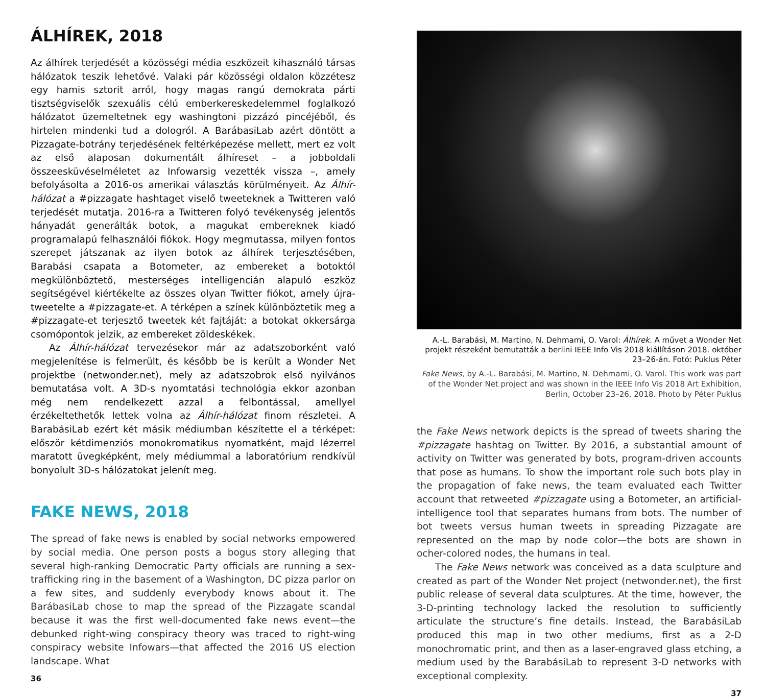ÁLHÍREK, 2018
Az álhírek terjedését a közösségi média eszközeit kihasználó társas hálózatok teszik lehetővé. Valaki pár közösségi oldalon közzétesz egy hamis sztorit arról, hogy magas rangú demokrata párti tisztségviselők szexuális célú emberkereskedelemmel foglalkozó hálózatot üzemeltetnek egy washingtoni pizzázó pincéjéből, és hirtelen mindenki tud a dologról. A BarábasiLab azért döntött a Pizzagate-botrány terjedésének feltérképezése mellett, mert ez volt az első alaposan dokumentált álhíreset – a jobboldali összeesküvéselméletet az Infowarsig vezették vissza –, amely befolyásolta a 2016-os amerikai választás körülményeit. Az Álhír-hálózat a #pizzagate hashtaget viselő tweeteknek a Twitteren való terjedését mutatja. 2016-ra a Twitteren folyó tevékenység jelentős hányadát generálták botok, a magukat embereknek kiadó programalapú felhasználói fiókok. Hogy megmutassa, milyen fontos szerepet játszanak az ilyen botok az álhírek terjesztésében, Barabási csapata a Botometer, az embereket a botoktól megkülönböztető, mesterséges intelligencián alapuló eszköz segítségével kiértékelte az összes olyan Twitter fiókot, amely újra-tweetelte a #pizzagate-et. A térképen a színek különböztetik meg a #pizzagate-et terjesztő tweetek két fajtáját: a botokat okkersárga csomópontok jelzik, az embereket zöldeskékek.
Az Álhír-hálózat tervezésekor már az adatszoborként való megjelenítése is felmerült, és később be is került a Wonder Net projektbe (netwonder.net), mely az adatszobrok első nyilvános bemutatása volt. A 3D-s nyomtatási technológia ekkor azonban még nem rendelkezett azzal a felbontással, amellyel érzékeltethetők lettek volna az Álhír-hálózat finom részletei. A BarabásiLab ezért két másik médiumban készítette el a térképet: először kétdimenziós monokromatikus nyomatként, majd lézerrel maratott üvegképként, mely médiummal a laboratórium rendkívül bonyolult 3D-s hálózatokat jelenít meg.
FAKE NEWS, 2018
The spread of fake news is enabled by social networks empowered by social media. One person posts a bogus story alleging that several high-ranking Democratic Party officials are running a sex-trafficking ring in the basement of a Washington, DC pizza parlor on a few sites, and suddenly everybody knows about it. The BarábasiLab chose to map the spread of the Pizzagate scandal because it was the first well-documented fake news event—the debunked right-wing conspiracy theory was traced to right-wing conspiracy website Infowars—that affected the 2016 US election landscape. What
36
A.-L. Barabási, M. Martino, N. Dehmami, O. Varol: Álhírek. A művet a Wonder Net projekt részeként bemutatták a berlini IEEE Info Vis 2018 kiállításon 2018. október 23–26-án. Fotó: Puklus Péter
Fake News, by A.-L. Barabási, M. Martino, N. Dehmami, O. Varol. This work was part of the Wonder Net project and was shown in the IEEE Info Vis 2018 Art Exhibition, Berlin, October 23–26, 2018. Photo by Péter Puklus
the Fake News network depicts is the spread of tweets sharing the #pizzagate hashtag on Twitter. By 2016, a substantial amount of activity on Twitter was generated by bots, program-driven accounts that pose as humans. To show the important role such bots play in the propagation of fake news, the team evaluated each Twitter account that retweeted #pizzagate using a Botometer, an artificial-intelligence tool that separates humans from bots. The number of bot tweets versus human tweets in spreading Pizzagate are represented on the map by node color—the bots are shown in ocher-colored nodes, the humans in teal.
The Fake News network was conceived as a data sculpture and created as part of the Wonder Net project (netwonder.net), the first public release of several data sculptures. At the time, however, the 3-D-printing technology lacked the resolution to sufficiently articulate the structure’s fine details. Instead, the BarabásiLab produced this map in two other mediums, first as a 2-D monochromatic print, and then as a laser-engraved glass etching, a medium used by the BarabásiLab to represent 3-D networks with exceptional complexity.
37